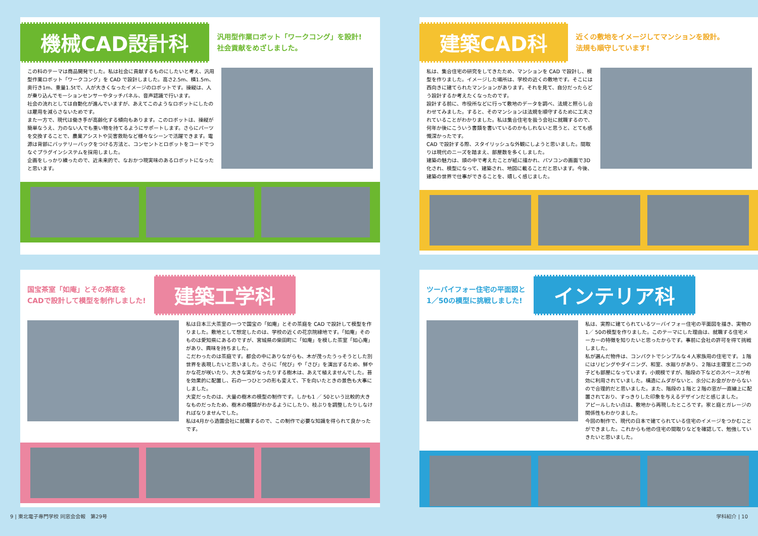機械CAD設計科
汎用型作業ロボット「ワークコング」を設計!
社会貢献をめざしました。
この科のテーマは商品開発でした。私は社会に貢献するものにしたいと考え、汎用型作業ロボット「ワークコング」を CAD で設計しました。高さ2.5m、横1.5m、奥行き1m、重量1.5tで、人が大きくなったイメージのロボットです。操縦は、人が乗り込んでモーションセンサーやタッチパネル、音声認識で行います。
社会の流れとしては自動化が進んでいますが、あえてこのようなロボットにしたのは雇用を減らさないためです。
また一方で、現代は働き手が高齢化する傾向もあります。このロボットは、操縦が簡単なうえ、力のない人でも重い物を持てるようにサポートします。さらにパーツを交換することで、農業アシストや災害救助など様々なシーンで活躍できます。電源は背部にバッテリーパックをつける方法と、コンセントとロボットをコードでつなぐプラグインシステムを採用しました。
企画をしっかり練ったので、近未来的で、なおかつ現実味のあるロボットになったと思います。
建築CAD科
近くの敷地をイメージしてマンションを設計。
法規も順守しています!
私は、集合住宅の研究をしてきたため、マンションを CAD で設計し、模型を作りました。イメージした場所は、学校の近くの敷地です。そこには西向きに建てられたマンションがあります。それを見て、自分だったらどう設計するか考えたくなったのです。
設計する前に、市役所などに行って敷地のデータを調べ、法規と照らし合わせてみました。すると、そのマンションは法規を順守するために工夫されていることがわかりました。私は集合住宅を扱う会社に就職するので、何年か後にこういう書類を書いているのかもしれないと思うと、とても感慨深かったです。
CAD で設計する際、スタイリッシュな外観にしようと思いました。間取りは現代のニーズを踏まえ、部屋数を多くしました。
建築の魅力は、頭の中で考えたことが紙に描かれ、パソコンの画面で3D化され、模型になって、建築され、地図に載ることだと思います。今後、建築の世界で仕事ができることを、嬉しく感じました。
国宝茶室「如庵」とその茶庭を
CADで設計して模型を制作しました!
建築工学科
私は日本三大茶室の一つで国宝の「如庵」とその茶庭を CAD で設計して模型を作りました。敷地として想定したのは、学校の近くの花京院緑地です。「如庵」そのものは愛知県にあるのですが、宮城県の柴田町に「如庵」を模した茶室「如心庵」があり、興味を持ちました。
こだわったのは茶庭です。都会の中にありながらも、木が茂ったうっそうとした別世界を表現したいと思いました。さらに「侘び」や「さび」を演出するため、鮮やかな花が咲いたり、大きな実がなったりする樹木は、あえて植えませんでした。苔を効果的に配置し、石の一つひとつの形も変えて、下を向いたときの景色も大事にしました。
大変だったのは、大量の樹木の模型の制作です。しかも1 ／ 50という比較的大きなものだったため、樹木の種類がわかるようにしたり、枝ぶりを調整したりしなければなりませんでした。
私は4月から造園会社に就職するので、この制作で必要な知識を得られて良かったです。
ツーバイフォー住宅の平面図と
1／50の模型に挑戦しました!
インテリア科
私は、実際に建てられているツーバイフォー住宅の平面図を描き、実物の1／ 50の模型を作りました。このテーマにした理由は、就職する住宅メーカーの特徴を知りたいと思ったからです。事前に会社の許可を得て挑戦しました。
私が選んだ物件は、コンパクトでシンプルな４人家族用の住宅です。１階にはリビングやダイニング、和室、水廻りがあり、２階は主寝室と二つの子ども部屋になっています。小規模ですが、階段の下などのスペースが有効に利用されていました。構造にムダがないと、余分にお金がかからないので合理的だと思いました。また、階段の１階と２階の窓が一直線上に配置されており、すっきりした印象を与えるデザインだと感じました。
アピールしたい点は、敷地から再現したところです。家と庭とガレージの関係性もわかりました。
今回の制作で、現代の日本で建てられている住宅のイメージをつかむことができました。これからも他の住宅の間取りなどを確認して、勉強していきたいと思いました。
9 | 東北電子専門学校 同窓会会報　第29号 学科紹介 | 10